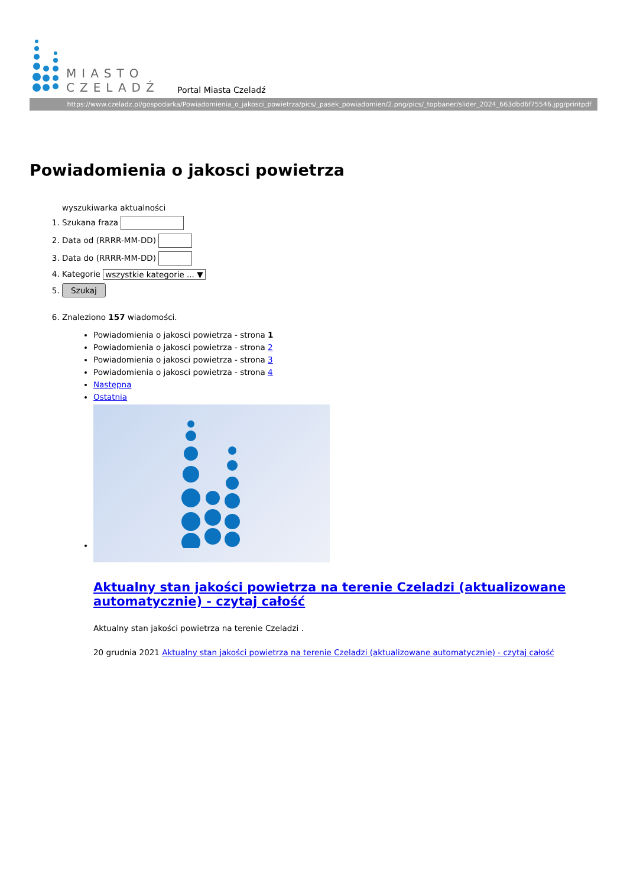MIASTO
CZELADŹ
Portal Miasta Czeladź
https://www.czeladz.pl/gospodarka/Powiadomienia_o_jakosci_powietrza/pics/_pasek_powiadomien/2.png/pics/_topbaner/slider_2024_663dbd6f75546.jpg/printpdf
Powiadomienia o jakosci powietrza
wyszukiwarka aktualności
1. Szukana fraza
2. Data od (RRRR-MM-DD)
3. Data do (RRRR-MM-DD)
4. Kategorie wszystkie kategorie ... ▼
5. Szukaj
6. Znaleziono 157 wiadomości.
Powiadomienia o jakosci powietrza - strona 1
Powiadomienia o jakosci powietrza - strona 2
Powiadomienia o jakosci powietrza - strona 3
Powiadomienia o jakosci powietrza - strona 4
Następna
Ostatnia
Aktualny stan jakości powietrza na terenie Czeladzi (aktualizowane automatycznie) - czytaj całość
Aktualny stan jakości powietrza na terenie Czeladzi .
20 grudnia 2021 Aktualny stan jakości powietrza na terenie Czeladzi (aktualizowane automatycznie) - czytaj całość